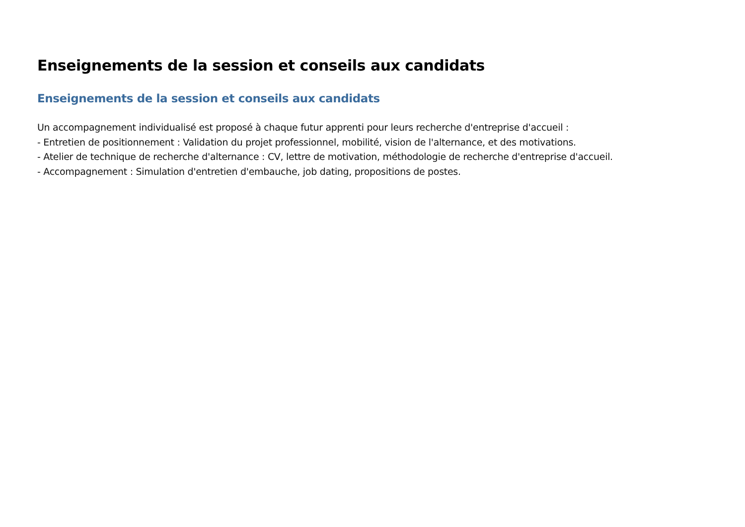Enseignements de la session et conseils aux candidats
Enseignements de la session et conseils aux candidats
Un accompagnement individualisé est proposé à chaque futur apprenti pour leurs recherche d'entreprise d'accueil :
- Entretien de positionnement : Validation du projet professionnel, mobilité, vision de l'alternance, et des motivations.
- Atelier de technique de recherche d'alternance : CV, lettre de motivation, méthodologie de recherche d'entreprise d'accueil.
- Accompagnement : Simulation d'entretien d'embauche, job dating, propositions de postes.